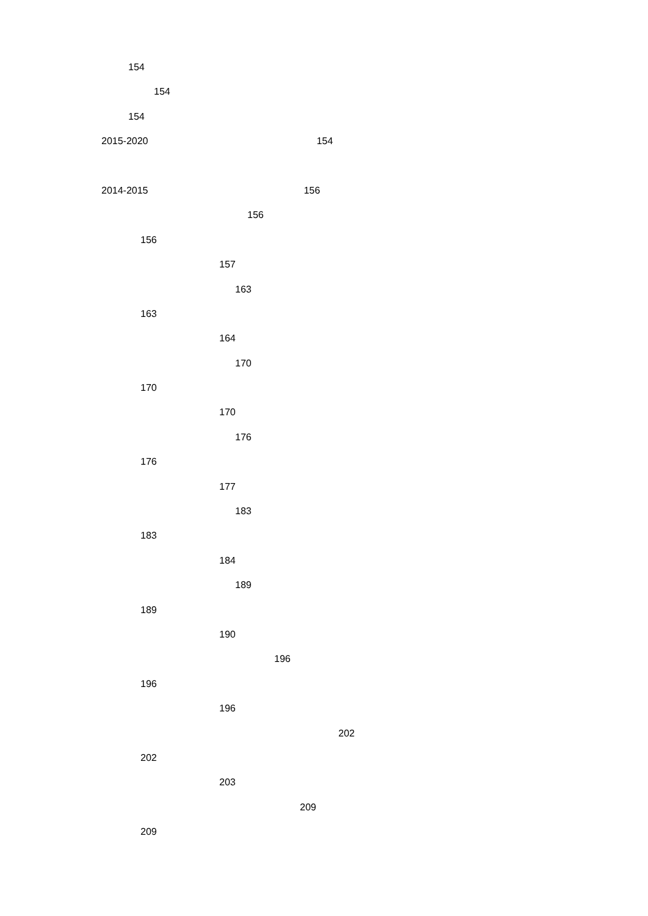154
154
154
2015-2020 154
2014-2015 156
156
156
157
163
163
164
170
170
170
176
176
177
183
183
184
189
189
190
196
196
196
202
202
203
209
209